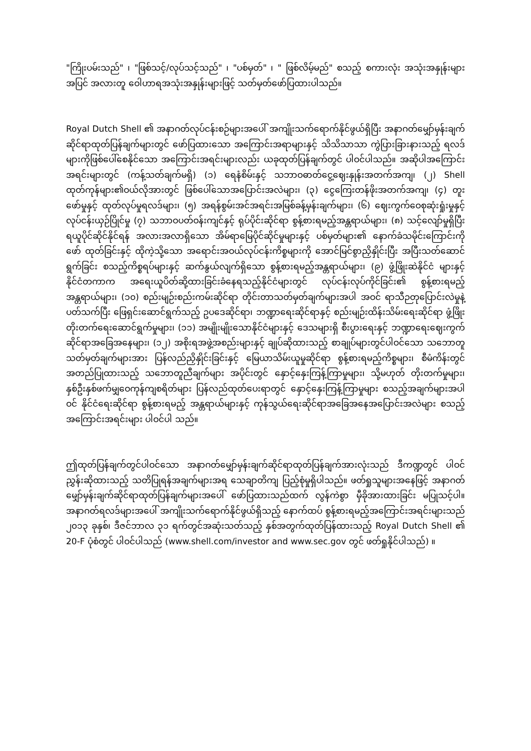"ကြိုးပမ်းသည်" ၊ "ဖြစ်သင့်/လုပ်သင့်သည်" ၊ "ပစ်မှတ်" ၊ " ဖြစ်လိမ့်မည်" စသည့် စကားလုံး အသုံးအနှုန်းများအပြင် အလားတူ ဝေါဟာရအသုံးအနှုန်းများဖြင့် သတ်မှတ်ဖော်ပြထားပါသည်။
Royal Dutch Shell ၏ အနာဂတ်လုပ်ငန်းစဉ်များအပေါ် အကျိုးသက်ရောက်နိုင်ဖွယ်ရှိပြီး အနာဂတ်မျှော်မှန်းချက်ဆိုင်ရာထုတ်ပြန်ချက်များတွင် ဖော်ပြထားသော အကြောင်းအရာများနှင့် သိသိသာသာ ကွဲပြားခြားနားသည့် ရလဒ်များကိုဖြစ်ပေါ်စေနိုင်သော အကြောင်းအရင်းများလည်း ယခုထုတ်ပြန်ချက်တွင် ပါဝင်ပါသည်။ အဆိုပါအကြောင်းအရင်းများတွင် (ကန့်သတ်ချက်မရှိ) (၁) ရေနံစိမ်းနှင့် သဘာဝဓာတ်ငွေ့ဈေးနှုန်းအတက်အကျ၊ (၂) Shell ထုတ်ကုန်များ၏ဝယ်လိုအားတွင် ဖြစ်ပေါ်သောအပြောင်းအလဲများ၊ (၃) ငွေကြေးတန်ဖိုးအတက်အကျ၊ (၄) တူးဖော်မှုနှင့် ထုတ်လုပ်မှုရလဒ်များ၊ (၅) အရန်စွမ်းအင်အရင်းအမြစ်ခန့်မှန်းချက်များ၊ (၆) ဈေးကွက်ဝေစုဆုံးရှုံးမှုနှင့် လုပ်ငန်းယှဉ်ပြိုင်မှု (၇) သဘာဝပတ်ဝန်းကျင်နှင့် ရုပ်ပိုင်းဆိုင်ရာ စွန့်စားရမည့်အန္တရာယ်များ၊ (၈) သင့်လျော်မှုရှိပြီး ရယူပိုင်ဆိုင်နိုင်ရန် အလားအလာရှိသော အိမ်ရာမြေပိုင်ဆိုင်မှုများနှင့် ပစ်မှတ်များ၏ နောက်ခံသမိုင်းကြောင်းကိုဖော် ထုတ်ခြင်းနှင့် ထိုကဲ့သို့သော အရောင်းအဝယ်လုပ်ငန်းကိစ္စများကို အောင်မြင်စွာညှိနှိုင်းပြီး အပြီးသတ်ဆောင် ရွက်ခြင်း စသည့်ကိစ္စရပ်များနှင့် ဆက်နွယ်လျက်ရှိသော စွန့်စားရမည့်အန္တရာယ်များ၊ (၉) ဖွံ့ဖြိုးဆဲနိုင်ငံ များနှင့် နိုင်ငံတကာက အရေးယူပိတ်ဆို့ထားခြင်းခံနေရသည့်နိုင်ငံများတွင် လုပ်ငန်းလုပ်ကိုင်ခြင်း၏ စွန့်စားရမည့် အန္တရာယ်များ၊ (၁၀) စည်းမျဉ်းစည်းကမ်းဆိုင်ရာ တိုင်းတာသတ်မှတ်ချက်များအပါ အဝင် ရာသီဉတုပြောင်းလဲမှုနဲ့ပတ်သက်ပြီး ဖြေရှင်းဆောင်ရွက်သည့် ဥပဒေဆိုင်ရာ၊ ဘဏ္ဍာရေးဆိုင်ရာနှင့် စည်းမျဉ်းထိန်းသိမ်းရေးဆိုင်ရာ ဖွံ့ဖြိုးတိုးတက်ရေးဆောင်ရွက်မှုများ၊ (၁၁) အမျိုးမျိုးသောနိုင်ငံများနှင့် ဒေသများရှိ စီးပွားရေးနှင့် ဘဏ္ဍာရေးဈေးကွက်ဆိုင်ရာအခြေအနေများ၊ (၁၂) အစိုးရအဖွဲ့အစည်းများနှင့် ချုပ်ဆိုထားသည့် စာချုပ်များတွင်ပါဝင်သော သဘောတူသတ်မှတ်ချက်များအား ပြန်လည်ညှိနှိုင်းခြင်းနှင့် မြေယာသိမ်းယူမှုဆိုင်ရာ စွန့်စားရမည့်ကိစ္စများ၊ စီမံကိန်းတွင် အတည်ပြုထားသည့် သဘောတူညီချက်များ အပိုင်းတွင် နှောင့်နှေးကြန့်ကြာမှုများ၊ သို့မဟုတ် တိုးတက်မှုများ၊ နှစ်ဦးနှစ်ဖက်မျှဝေကုန်ကျစရိတ်များ ပြန်လည်ထုတ်ပေးရာတွင် နှောင့်နှေးကြန့်ကြာမှုများ စသည့်အချက်များအပါဝင် နိုင်ငံရေးဆိုင်ရာ စွန့်စားရမည့် အန္တရာယ်များနှင့် ကုန်သွယ်ရေးဆိုင်ရာအခြေအနေအပြောင်းအလဲများ စသည့် အကြောင်းအရင်းများ ပါဝင်ပါ သည်။
ဤထုတ်ပြန်ချက်တွင်ပါဝင်သော အနာဂတ်မျှော်မှန်းချက်ဆိုင်ရာထုတ်ပြန်ချက်အားလုံးသည် ဒီကဏ္ဍတွင် ပါဝင်ညွှန်းဆိုထားသည့် သတိပြုရန်အချက်များအရ သေချာတိကျ ပြည့်စုံမှုရှိပါသည်။ ဖတ်ရှုသူများအနေဖြင့် အနာဂတ်မျှော်မှန်းချက်ဆိုင်ရာထုတ်ပြန်ချက်များအပေါ် ဖော်ပြထားသည်ထက် လွန်ကဲစွာ မှီခိုအားထားခြင်း မပြုသင့်ပါ။ အနာဂတ်ရလဒ်များအပေါ် အကျိုးသက်ရောက်နိုင်ဖွယ်ရှိသည့် နောက်ထပ် စွန့်စားရမည့်အကြောင်းအရင်းများသည် ၂၀၁၃ ခုနှစ်၊ ဒီဇင်ဘာလ ၃၁ ရက်တွင်အဆုံးသတ်သည့် နှစ်အတွက်ထုတ်ပြန်ထားသည့် Royal Dutch Shell ၏ 20-F ပုံစံတွင် ပါဝင်ပါသည် (www.shell.com/investor and www.sec.gov တွင် ဖတ်ရှုနိုင်ပါသည်) ။